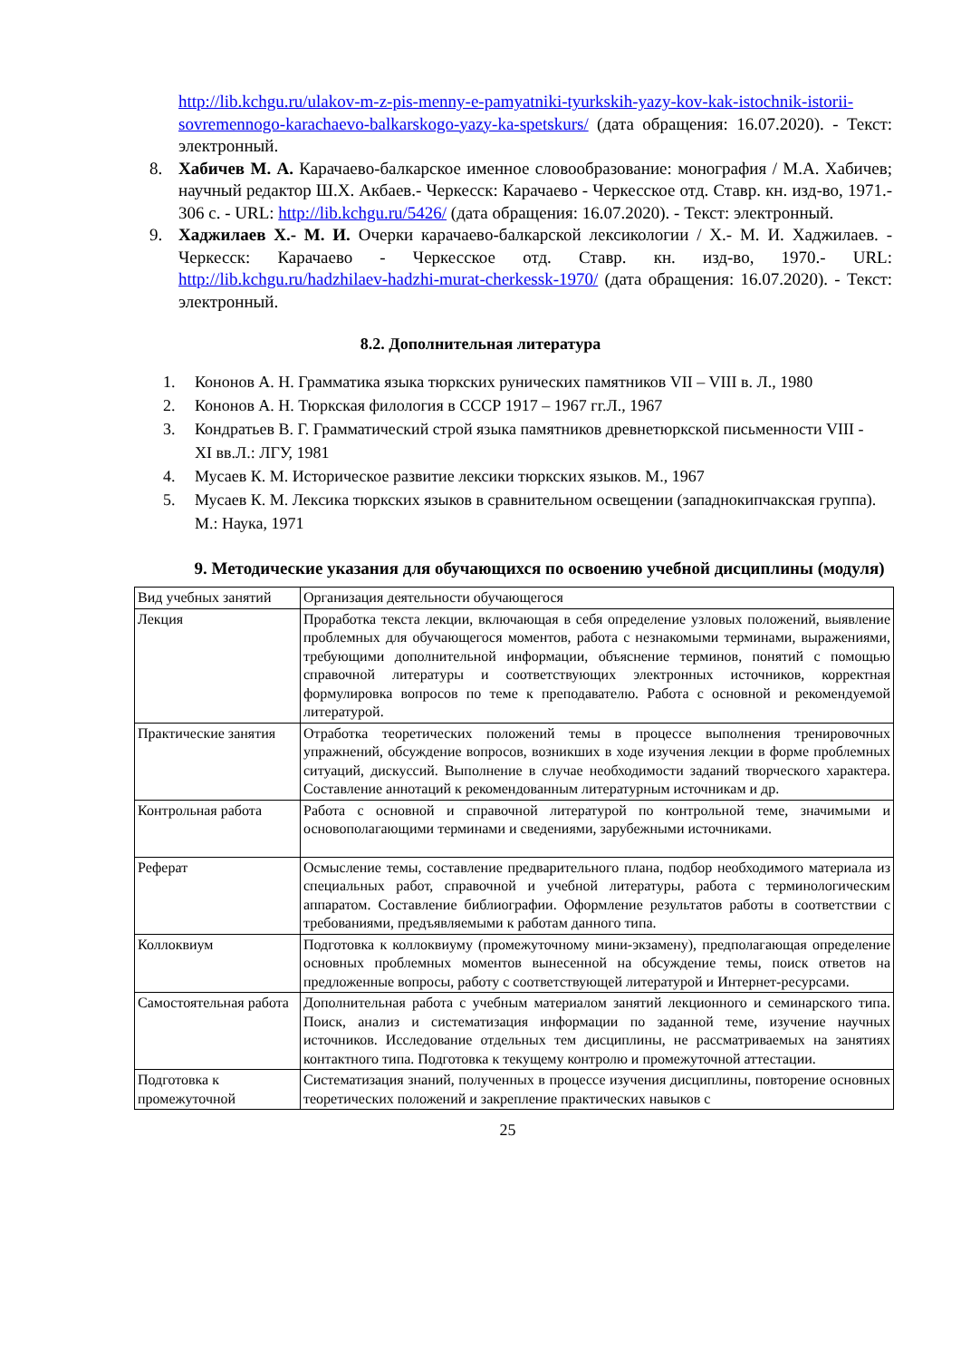http://lib.kchgu.ru/ulakov-m-z-pis-menny-e-pamyatniki-tyurkskih-yazy-kov-kak-istochnik-istorii-sovremennogo-karachaevo-balkarskogo-yazy-ka-spetskurs/ (дата обращения: 16.07.2020). - Текст: электронный.
8. Хабичев М. А. Карачаево-балкарское именное словообразование: монография / М.А. Хабичев; научный редактор Ш.Х. Акбаев.- Черкесск: Карачаево - Черкесское отд. Ставр. кн. изд-во, 1971.- 306 с. - URL: http://lib.kchgu.ru/5426/ (дата обращения: 16.07.2020). - Текст: электронный.
9. Хаджилаев Х.- М. И. Очерки карачаево-балкарской лексикологии / Х.- М. И. Хаджилаев. - Черкесск: Карачаево - Черкесское отд. Ставр. кн. изд-во, 1970.- URL: http://lib.kchgu.ru/hadzhilaev-hadzhi-murat-cherkessk-1970/ (дата обращения: 16.07.2020). - Текст: электронный.
8.2. Дополнительная литература
1. Кононов А. Н. Грамматика языка тюркских рунических памятников VII – VIII в. Л., 1980
2. Кононов А. Н. Тюркская филология в СССР 1917 – 1967 гг.Л., 1967
3. Кондратьев В. Г. Грамматический строй языка памятников древнетюркской письменности VIII - XI вв.Л.: ЛГУ, 1981
4. Мусаев К. М. Историческое развитие лексики тюркских языков. М., 1967
5. Мусаев К. М. Лексика тюркских языков в сравнительном освещении (западнокипчакская группа). М.: Наука, 1971
9. Методические указания для обучающихся по освоению учебной дисциплины (модуля)
| Вид учебных занятий | Организация деятельности обучающегося |
| Лекция | Проработка текста лекции, включающая в себя определение узловых положений, выявление проблемных для обучающегося моментов, работа с незнакомыми терминами, выражениями, требующими дополнительной информации, объяснение терминов, понятий с помощью справочной литературы и соответствующих электронных источников, корректная формулировка вопросов по теме к преподавателю. Работа с основной и рекомендуемой литературой. |
| Практические занятия | Отработка теоретических положений темы в процессе выполнения тренировочных упражнений, обсуждение вопросов, возникших в ходе изучения лекции в форме проблемных ситуаций, дискуссий. Выполнение в случае необходимости заданий творческого характера. Составление аннотаций к рекомендованным литературным источникам и др. |
| Контрольная работа | Работа с основной и справочной литературой по контрольной теме, значимыми и основополагающими терминами и сведениями, зарубежными источниками. |
| Реферат | Осмысление темы, составление предварительного плана, подбор необходимого материала из специальных работ, справочной и учебной литературы, работа с терминологическим аппаратом. Составление библиографии. Оформление результатов работы в соответствии с требованиями, предъявляемыми к работам данного типа. |
| Коллоквиум | Подготовка к коллоквиуму (промежуточному мини-экзамену), предполагающая определение основных проблемных моментов вынесенной на обсуждение темы, поиск ответов на предложенные вопросы, работу с соответствующей литературой и Интернет-ресурсами. |
| Самостоятельная работа | Дополнительная работа с учебным материалом занятий лекционного и семинарского типа. Поиск, анализ и систематизация информации по заданной теме, изучение научных источников. Исследование отдельных тем дисциплины, не рассматриваемых на занятиях контактного типа. Подготовка к текущему контролю и промежуточной аттестации. |
| Подготовка к промежуточной | Систематизация знаний, полученных в процессе изучения дисциплины, повторение основных теоретических положений и закрепление практических навыков с |
25